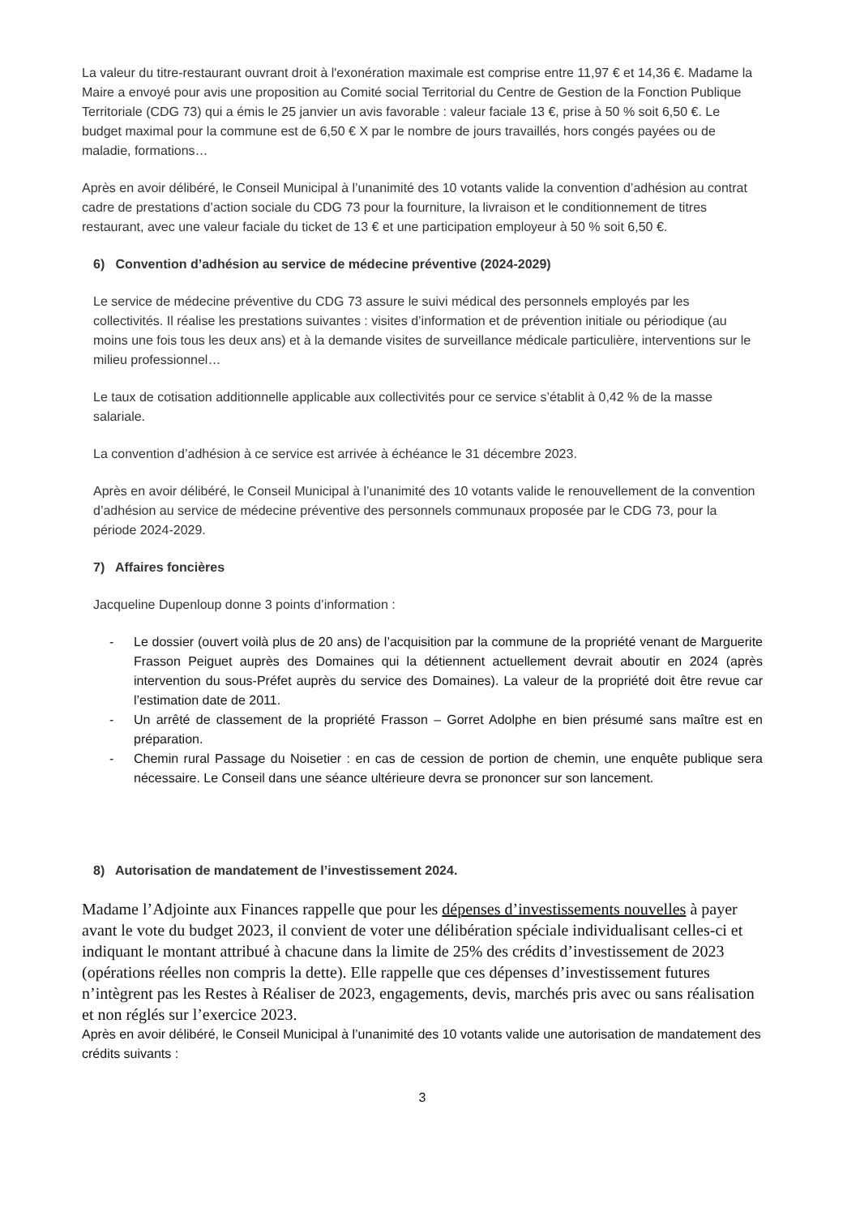La valeur du titre-restaurant ouvrant droit à l'exonération maximale est comprise entre 11,97 € et 14,36 €. Madame la Maire a envoyé pour avis une proposition au Comité social Territorial du Centre de Gestion de la Fonction Publique Territoriale (CDG 73) qui a émis le 25 janvier un avis favorable : valeur faciale 13 €, prise à 50 % soit 6,50 €. Le budget maximal pour la commune est de 6,50 € X par le nombre de jours travaillés, hors congés payées ou de maladie, formations…
Après en avoir délibéré, le Conseil Municipal à l’unanimité des 10 votants valide la convention d’adhésion au contrat cadre de prestations d’action sociale du CDG 73 pour la fourniture, la livraison et le conditionnement de titres restaurant, avec une valeur faciale du ticket de 13 € et une participation employeur à 50 % soit 6,50 €.
6) Convention d’adhésion au service de médecine préventive (2024-2029)
Le service de médecine préventive du CDG 73 assure le suivi médical des personnels employés par les collectivités. Il réalise les prestations suivantes : visites d’information et de prévention initiale ou périodique (au moins une fois tous les deux ans) et à la demande visites de surveillance médicale particulière, interventions sur le milieu professionnel…
Le taux de cotisation additionnelle applicable aux collectivités pour ce service s’établit à 0,42 % de la masse salariale.
La convention d’adhésion à ce service est arrivée à échéance le 31 décembre 2023.
Après en avoir délibéré, le Conseil Municipal à l’unanimité des 10 votants valide le renouvellement de la convention d’adhésion au service de médecine préventive des personnels communaux proposée par le CDG 73, pour la période 2024-2029.
7) Affaires foncières
Jacqueline Dupenloup donne 3 points d’information :
- Le dossier (ouvert voilà plus de 20 ans) de l’acquisition par la commune de la propriété venant de Marguerite Frasson Peiguet auprès des Domaines qui la détiennent actuellement devrait aboutir en 2024 (après intervention du sous-Préfet auprès du service des Domaines). La valeur de la propriété doit être revue car l’estimation date de 2011.
- Un arrêté de classement de la propriété Frasson – Gorret Adolphe en bien présumé sans maître est en préparation.
- Chemin rural Passage du Noisetier : en cas de cession de portion de chemin, une enquête publique sera nécessaire. Le Conseil dans une séance ultérieure devra se prononcer sur son lancement.
8) Autorisation de mandatement de l’investissement 2024.
Madame l’Adjointe aux Finances rappelle que pour les dépenses d’investissements nouvelles à payer avant le vote du budget 2023, il convient de voter une délibération spéciale individualisant celles-ci et indiquant le montant attribué à chacune dans la limite de 25% des crédits d’investissement de 2023 (opérations réelles non compris la dette). Elle rappelle que ces dépenses d’investissement futures n’intègrent pas les Restes à Réaliser de 2023, engagements, devis, marchés pris avec ou sans réalisation et non réglés sur l’exercice 2023.
Après en avoir délibéré, le Conseil Municipal à l’unanimité des 10 votants valide une autorisation de mandatement des crédits suivants :
3